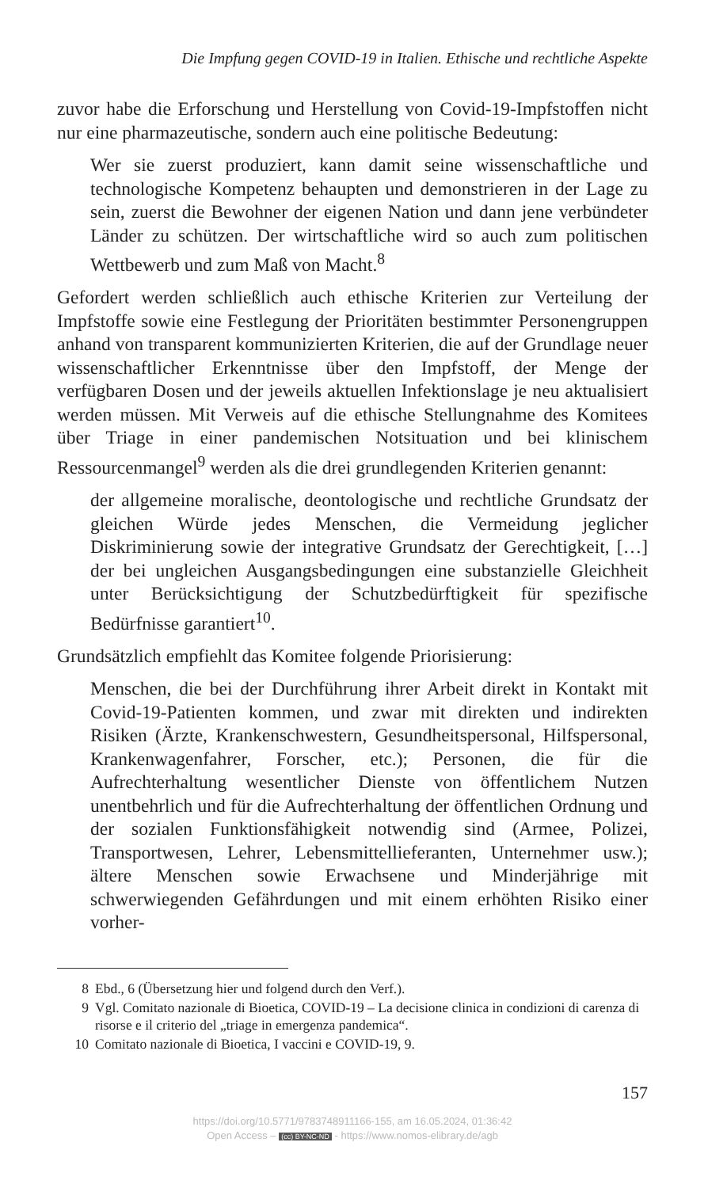Die Impfung gegen COVID-19 in Italien. Ethische und rechtliche Aspekte
zuvor habe die Erforschung und Herstellung von Covid-19-Impfstoffen nicht nur eine pharmazeutische, sondern auch eine politische Bedeutung:
Wer sie zuerst produziert, kann damit seine wissenschaftliche und technologische Kompetenz behaupten und demonstrieren in der Lage zu sein, zuerst die Bewohner der eigenen Nation und dann jene verbündeter Länder zu schützen. Der wirtschaftliche wird so auch zum politischen Wettbewerb und zum Maß von Macht.<sup>8</sup>
Gefordert werden schließlich auch ethische Kriterien zur Verteilung der Impfstoffe sowie eine Festlegung der Prioritäten bestimmter Personengruppen anhand von transparent kommunizierten Kriterien, die auf der Grundlage neuer wissenschaftlicher Erkenntnisse über den Impfstoff, der Menge der verfügbaren Dosen und der jeweils aktuellen Infektionslage je neu aktualisiert werden müssen. Mit Verweis auf die ethische Stellungnahme des Komitees über Triage in einer pandemischen Notsituation und bei klinischem Ressourcenmangel<sup>9</sup> werden als die drei grundlegenden Kriterien genannt:
der allgemeine moralische, deontologische und rechtliche Grundsatz der gleichen Würde jedes Menschen, die Vermeidung jeglicher Diskriminierung sowie der integrative Grundsatz der Gerechtigkeit, […] der bei ungleichen Ausgangsbedingungen eine substanzielle Gleichheit unter Berücksichtigung der Schutzbedürftigkeit für spezifische Bedürfnisse garantiert<sup>10</sup>.
Grundsätzlich empfiehlt das Komitee folgende Priorisierung:
Menschen, die bei der Durchführung ihrer Arbeit direkt in Kontakt mit Covid-19-Patienten kommen, und zwar mit direkten und indirekten Risiken (Ärzte, Krankenschwestern, Gesundheitspersonal, Hilfspersonal, Krankenwagenfahrer, Forscher, etc.); Personen, die für die Aufrechterhaltung wesentlicher Dienste von öffentlichem Nutzen unentbehrlich und für die Aufrechterhaltung der öffentlichen Ordnung und der sozialen Funktionsfähigkeit notwendig sind (Armee, Polizei, Transportwesen, Lehrer, Lebensmittellieferanten, Unternehmer usw.); ältere Menschen sowie Erwachsene und Minderjährige mit schwerwiegenden Gefährdungen und mit einem erhöhten Risiko einer vorher-
8 Ebd., 6 (Übersetzung hier und folgend durch den Verf.).
9 Vgl. Comitato nazionale di Bioetica, COVID-19 – La decisione clinica in condizioni di carenza di risorse e il criterio del „triage in emergenza pandemica“.
10 Comitato nazionale di Bioetica, I vaccini e COVID-19, 9.
157
https://doi.org/10.5771/9783748911166-155, am 16.05.2024, 01:36:42
Open Access – (cc) BY-NC-ND - https://www.nomos-elibrary.de/agb